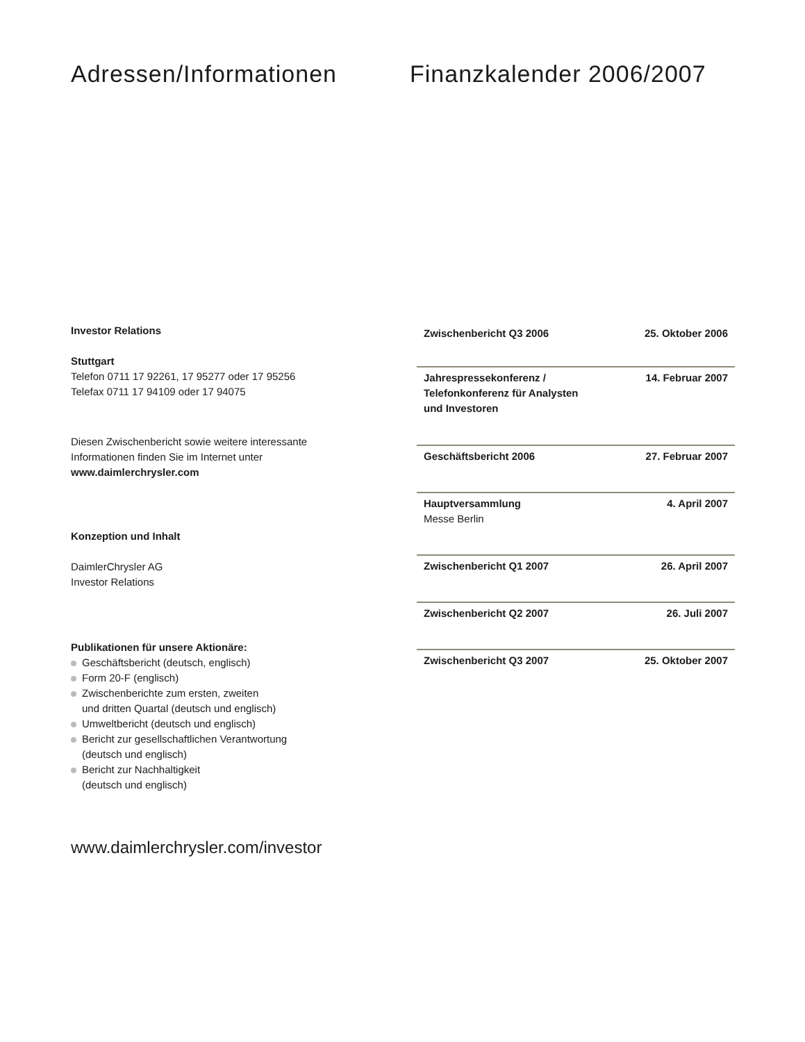Adressen/Informationen
Investor Relations
Stuttgart
Telefon 0711 17 92261, 17 95277 oder 17 95256
Telefax 0711 17 94109 oder 17 94075
Diesen Zwischenbericht sowie weitere interessante
Informationen finden Sie im Internet unter
www.daimlerchrysler.com
Konzeption und Inhalt
DaimlerChrysler AG
Investor Relations
Publikationen für unsere Aktionäre:
Geschäftsbericht (deutsch, englisch)
Form 20-F (englisch)
Zwischenberichte zum ersten, zweiten
und dritten Quartal (deutsch und englisch)
Umweltbericht (deutsch und englisch)
Bericht zur gesellschaftlichen Verantwortung
(deutsch und englisch)
Bericht zur Nachhaltigkeit
(deutsch und englisch)
www.daimlerchrysler.com/investor
Finanzkalender 2006/2007
| Zwischenbericht Q3 2006 | 25. Oktober 2006 |
| Jahrespressekonferenz / Telefonkonferenz für Analysten und Investoren | 14. Februar 2007 |
| Geschäftsbericht 2006 | 27. Februar 2007 |
| Hauptversammlung Messe Berlin | 4. April 2007 |
| Zwischenbericht Q1 2007 | 26. April 2007 |
| Zwischenbericht Q2 2007 | 26. Juli 2007 |
| Zwischenbericht Q3 2007 | 25. Oktober 2007 |